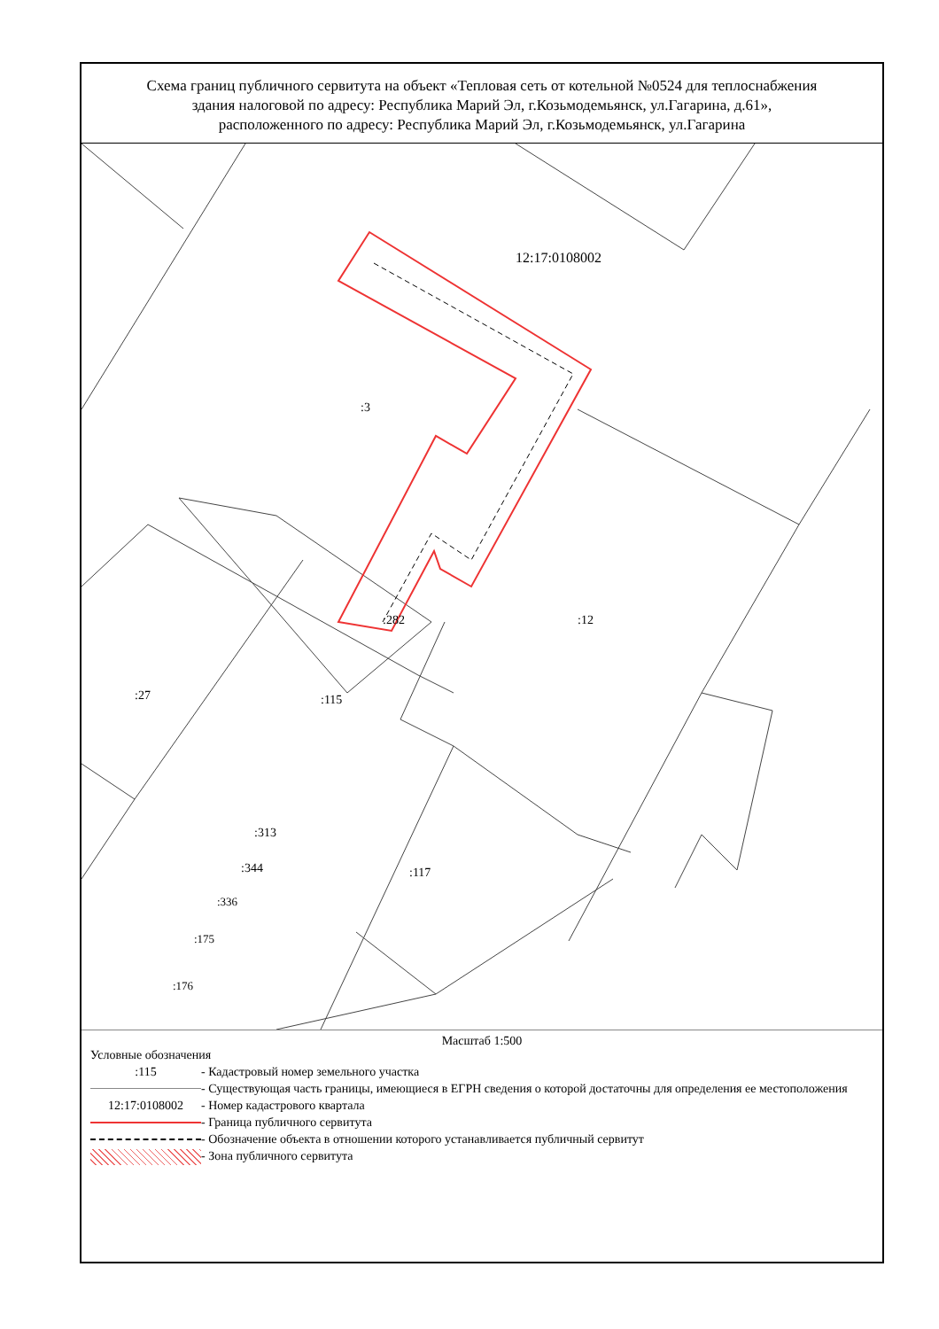Схема границ публичного сервитута на объект «Тепловая сеть от котельной №0524 для теплоснабжения
здания налоговой по адресу: Республика Марий Эл, г.Козьмодемьянск, ул.Гагарина, д.61»,
расположенного по адресу: Республика Марий Эл, г.Козьмодемьянск, ул.Гагарина
12:17:0108002
:3
:12
:282
:27 :115
:313
:344 :117
:336
:175
:176
Масштаб 1:500
Условные обозначения
:115 - Кадастровый номер земельного участка
- Существующая часть границы, имеющиеся в ЕГРН сведения о которой достаточны для определения ее местоположения
12:17:0108002 - Номер кадастрового квартала
- Граница публичного сервитута
- Обозначение объекта в отношении которого устанавливается публичный сервитут
- Зона публичного сервитута